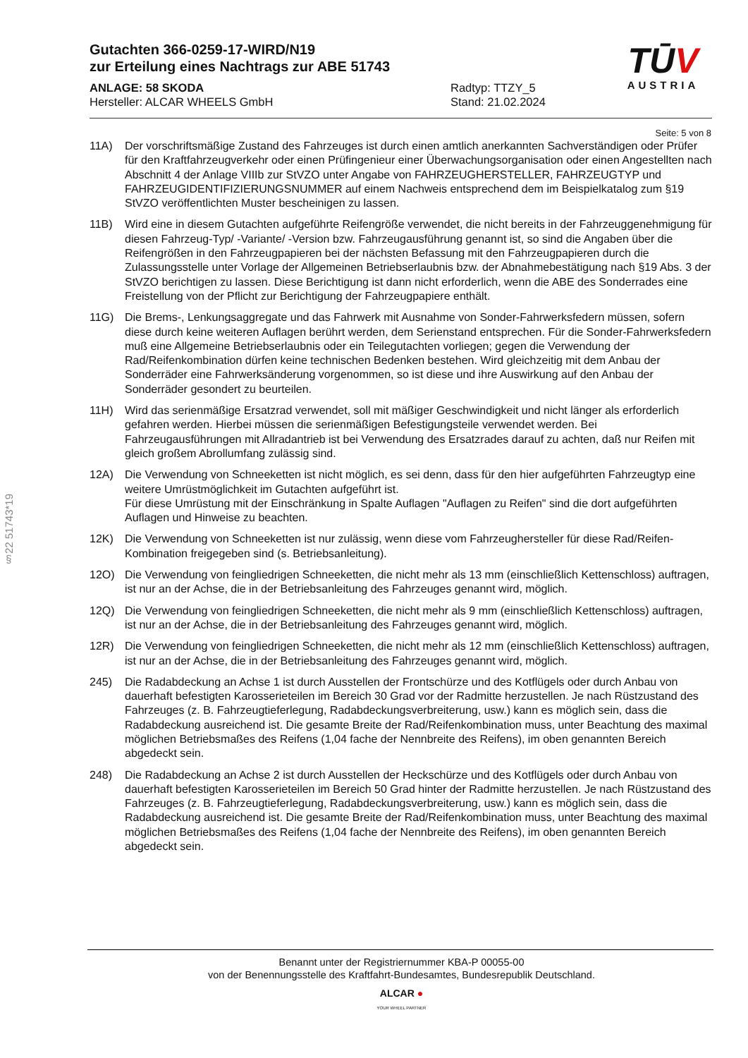Gutachten 366-0259-17-WIRD/N19
zur Erteilung eines Nachtrags zur ABE 51743
ANLAGE: 58 SKODA
Hersteller: ALCAR WHEELS GmbH
Radtyp: TTZY_5
Stand: 21.02.2024
TŪV
AUSTRIA
Seite: 5 von 8
§22 51743*19
11A) Der vorschriftsmäßige Zustand des Fahrzeuges ist durch einen amtlich anerkannten Sachverständigen oder Prüfer für den Kraftfahrzeugverkehr oder einen Prüfingenieur einer Überwachungsorganisation oder einen Angestellten nach Abschnitt 4 der Anlage VIIIb zur StVZO unter Angabe von FAHRZEUGHERSTELLER, FAHRZEUGTYP und FAHRZEUGIDENTIFIZIERUNGSNUMMER auf einem Nachweis entsprechend dem im Beispielkatalog zum §19 StVZO veröffentlichten Muster bescheinigen zu lassen.
11B) Wird eine in diesem Gutachten aufgeführte Reifengröße verwendet, die nicht bereits in der Fahrzeuggenehmigung für diesen Fahrzeug-Typ/ -Variante/ -Version bzw. Fahrzeugausführung genannt ist, so sind die Angaben über die Reifengrößen in den Fahrzeugpapieren bei der nächsten Befassung mit den Fahrzeugpapieren durch die Zulassungsstelle unter Vorlage der Allgemeinen Betriebserlaubnis bzw. der Abnahmebestätigung nach §19 Abs. 3 der StVZO berichtigen zu lassen. Diese Berichtigung ist dann nicht erforderlich, wenn die ABE des Sonderrades eine Freistellung von der Pflicht zur Berichtigung der Fahrzeugpapiere enthält.
11G) Die Brems-, Lenkungsaggregate und das Fahrwerk mit Ausnahme von Sonder-Fahrwerksfedern müssen, sofern diese durch keine weiteren Auflagen berührt werden, dem Serienstand entsprechen. Für die Sonder-Fahrwerksfedern muß eine Allgemeine Betriebserlaubnis oder ein Teilegutachten vorliegen; gegen die Verwendung der Rad/Reifenkombination dürfen keine technischen Bedenken bestehen. Wird gleichzeitig mit dem Anbau der Sonderräder eine Fahrwerksänderung vorgenommen, so ist diese und ihre Auswirkung auf den Anbau der Sonderräder gesondert zu beurteilen.
11H) Wird das serienmäßige Ersatzrad verwendet, soll mit mäßiger Geschwindigkeit und nicht länger als erforderlich gefahren werden. Hierbei müssen die serienmäßigen Befestigungsteile verwendet werden. Bei Fahrzeugausführungen mit Allradantrieb ist bei Verwendung des Ersatzrades darauf zu achten, daß nur Reifen mit gleich großem Abrollumfang zulässig sind.
12A) Die Verwendung von Schneeketten ist nicht möglich, es sei denn, dass für den hier aufgeführten Fahrzeugtyp eine weitere Umrüstmöglichkeit im Gutachten aufgeführt ist.
Für diese Umrüstung mit der Einschränkung in Spalte Auflagen "Auflagen zu Reifen" sind die dort aufgeführten Auflagen und Hinweise zu beachten.
12K) Die Verwendung von Schneeketten ist nur zulässig, wenn diese vom Fahrzeughersteller für diese Rad/Reifen-Kombination freigegeben sind (s. Betriebsanleitung).
12O) Die Verwendung von feingliedrigen Schneeketten, die nicht mehr als 13 mm (einschließlich Kettenschloss) auftragen, ist nur an der Achse, die in der Betriebsanleitung des Fahrzeuges genannt wird, möglich.
12Q) Die Verwendung von feingliedrigen Schneeketten, die nicht mehr als 9 mm (einschließlich Kettenschloss) auftragen, ist nur an der Achse, die in der Betriebsanleitung des Fahrzeuges genannt wird, möglich.
12R) Die Verwendung von feingliedrigen Schneeketten, die nicht mehr als 12 mm (einschließlich Kettenschloss) auftragen, ist nur an der Achse, die in der Betriebsanleitung des Fahrzeuges genannt wird, möglich.
245) Die Radabdeckung an Achse 1 ist durch Ausstellen der Frontschürze und des Kotflügels oder durch Anbau von dauerhaft befestigten Karosserieteilen im Bereich 30 Grad vor der Radmitte herzustellen. Je nach Rüstzustand des Fahrzeuges (z. B. Fahrzeugtieferlegung, Radabdeckungsverbreiterung, usw.) kann es möglich sein, dass die Radabdeckung ausreichend ist. Die gesamte Breite der Rad/Reifenkombination muss, unter Beachtung des maximal möglichen Betriebsmaßes des Reifens (1,04 fache der Nennbreite des Reifens), im oben genannten Bereich abgedeckt sein.
248) Die Radabdeckung an Achse 2 ist durch Ausstellen der Heckschürze und des Kotflügels oder durch Anbau von dauerhaft befestigten Karosserieteilen im Bereich 50 Grad hinter der Radmitte herzustellen. Je nach Rüstzustand des Fahrzeuges (z. B. Fahrzeugtieferlegung, Radabdeckungsverbreiterung, usw.) kann es möglich sein, dass die Radabdeckung ausreichend ist. Die gesamte Breite der Rad/Reifenkombination muss, unter Beachtung des maximal möglichen Betriebsmaßes des Reifens (1,04 fache der Nennbreite des Reifens), im oben genannten Bereich abgedeckt sein.
Benannt unter der Registriernummer KBA-P 00055-00
von der Benennungsstelle des Kraftfahrt-Bundesamtes, Bundesrepublik Deutschland.
ALCAR ●
YOUR WHEEL PARTNER